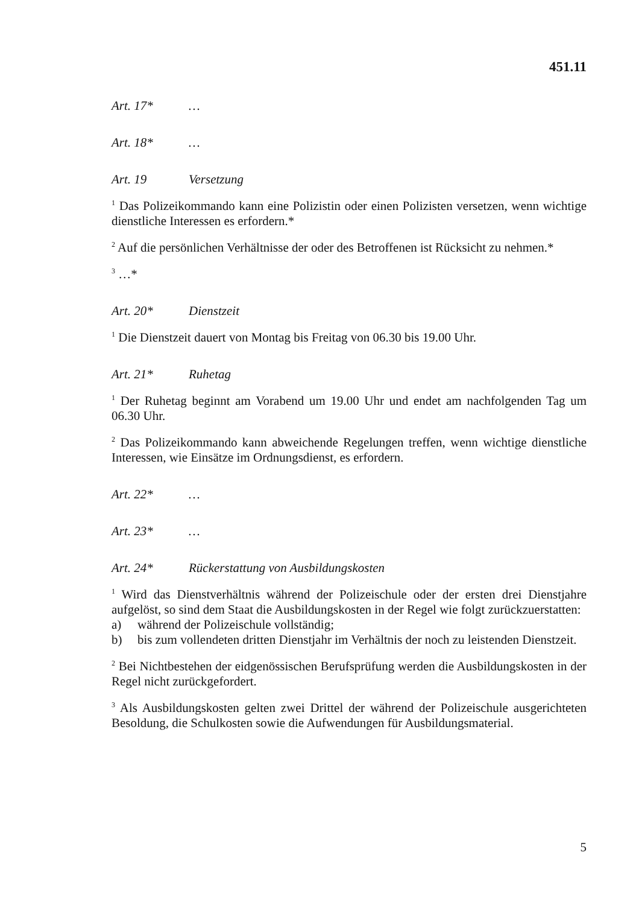451.11
Art. 17* …
Art. 18* …
Art. 19 Versetzung
<sup>1</sup> Das Polizeikommando kann eine Polizistin oder einen Polizisten versetzen, wenn wichtige dienstliche Interessen es erfordern.*
<sup>2</sup> Auf die persönlichen Verhältnisse der oder des Betroffenen ist Rücksicht zu nehmen.*
<sup>3</sup> …*
Art. 20* Dienstzeit
<sup>1</sup> Die Dienstzeit dauert von Montag bis Freitag von 06.30 bis 19.00 Uhr.
Art. 21* Ruhetag
<sup>1</sup> Der Ruhetag beginnt am Vorabend um 19.00 Uhr und endet am nachfolgenden Tag um 06.30 Uhr.
<sup>2</sup> Das Polizeikommando kann abweichende Regelungen treffen, wenn wichtige dienstliche Interessen, wie Einsätze im Ordnungsdienst, es erfordern.
Art. 22* …
Art. 23* …
Art. 24* Rückerstattung von Ausbildungskosten
<sup>1</sup> Wird das Dienstverhältnis während der Polizeischule oder der ersten drei Dienstjahre aufgelöst, so sind dem Staat die Ausbildungskosten in der Regel wie folgt zurückzuerstatten:
a) während der Polizeischule vollständig;
b) bis zum vollendeten dritten Dienstjahr im Verhältnis der noch zu leistenden Dienstzeit.
<sup>2</sup> Bei Nichtbestehen der eidgenössischen Berufsprüfung werden die Ausbildungskosten in der Regel nicht zurückgefordert.
<sup>3</sup> Als Ausbildungskosten gelten zwei Drittel der während der Polizeischule ausgerichteten Besoldung, die Schulkosten sowie die Aufwendungen für Ausbildungsmaterial.
5